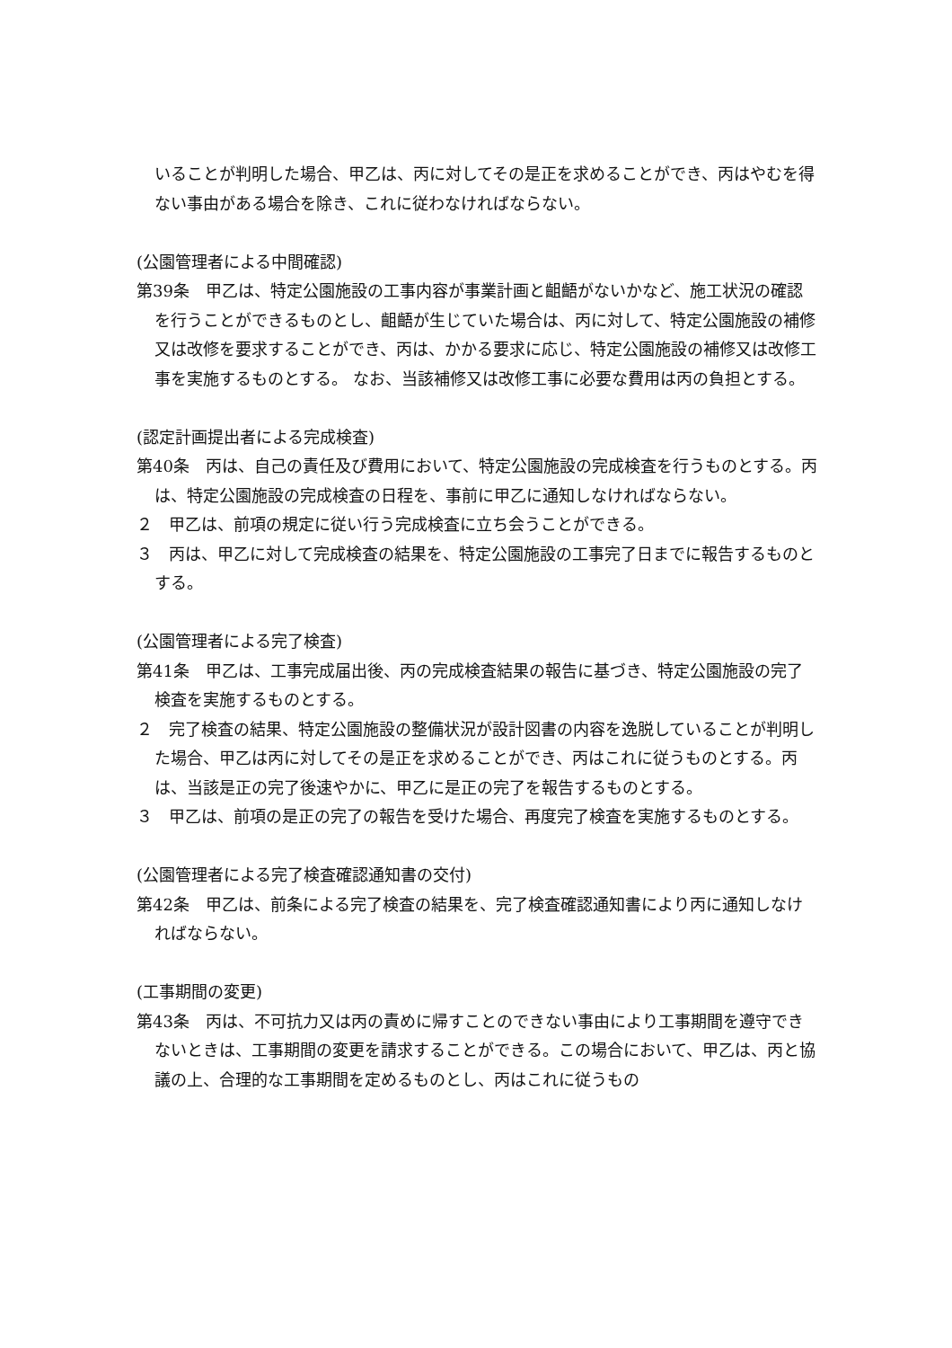いることが判明した場合、甲乙は、丙に対してその是正を求めることができ、丙はやむを得ない事由がある場合を除き、これに従わなければならない。
(公園管理者による中間確認)
第39条　甲乙は、特定公園施設の工事内容が事業計画と齟齬がないかなど、施工状況の確認を行うことができるものとし、齟齬が生じていた場合は、丙に対して、特定公園施設の補修又は改修を要求することができ、丙は、かかる要求に応じ、特定公園施設の補修又は改修工事を実施するものとする。 なお、当該補修又は改修工事に必要な費用は丙の負担とする。
(認定計画提出者による完成検査)
第40条　丙は、自己の責任及び費用において、特定公園施設の完成検査を行うものとする。丙は、特定公園施設の完成検査の日程を、事前に甲乙に通知しなければならない。
２　甲乙は、前項の規定に従い行う完成検査に立ち会うことができる。
３　丙は、甲乙に対して完成検査の結果を、特定公園施設の工事完了日までに報告するものとする。
(公園管理者による完了検査)
第41条　甲乙は、工事完成届出後、丙の完成検査結果の報告に基づき、特定公園施設の完了検査を実施するものとする。
２　完了検査の結果、特定公園施設の整備状況が設計図書の内容を逸脱していることが判明した場合、甲乙は丙に対してその是正を求めることができ、丙はこれに従うものとする。丙は、当該是正の完了後速やかに、甲乙に是正の完了を報告するものとする。
３　甲乙は、前項の是正の完了の報告を受けた場合、再度完了検査を実施するものとする。
(公園管理者による完了検査確認通知書の交付)
第42条　甲乙は、前条による完了検査の結果を、完了検査確認通知書により丙に通知しなければならない。
(工事期間の変更)
第43条　丙は、不可抗力又は丙の責めに帰すことのできない事由により工事期間を遵守できないときは、工事期間の変更を請求することができる。この場合において、甲乙は、丙と協議の上、合理的な工事期間を定めるものとし、丙はこれに従うもの